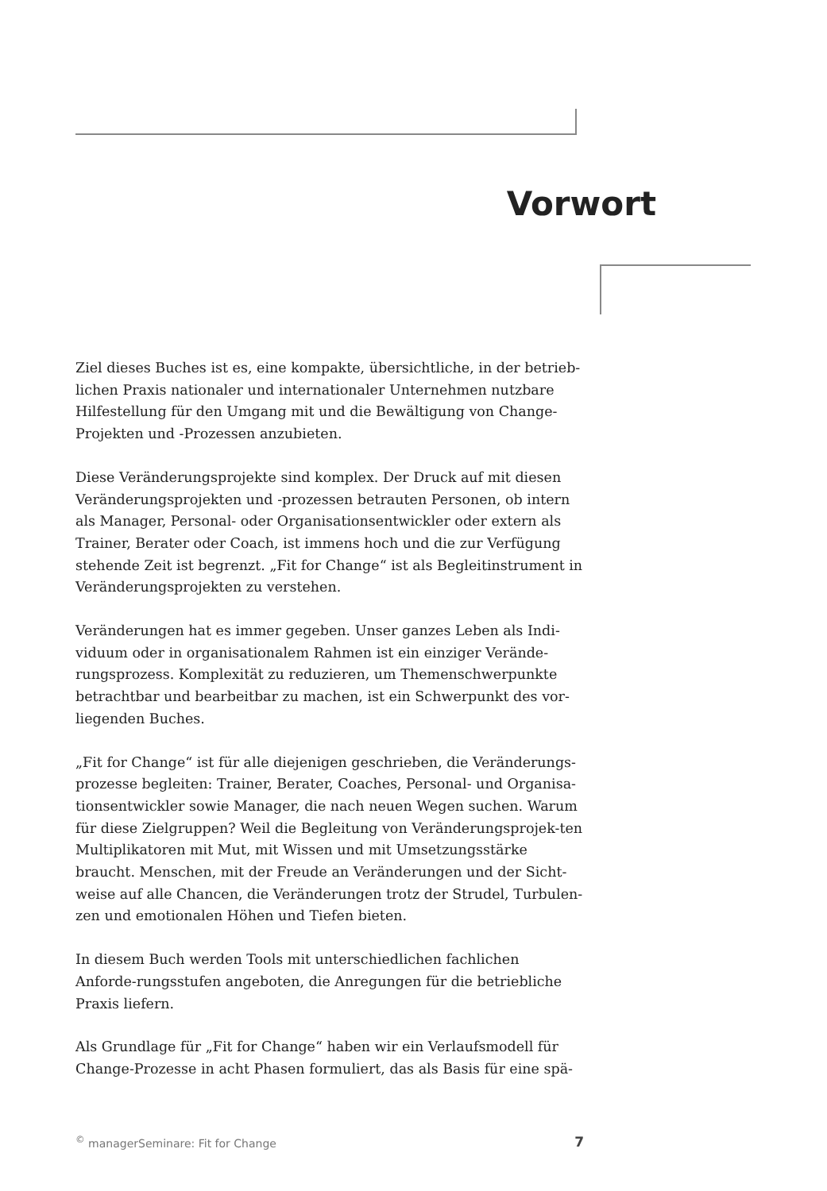Vorwort
Ziel dieses Buches ist es, eine kompakte, übersichtliche, in der betrieb-lichen Praxis nationaler und internationaler Unternehmen nutzbare Hilfestellung für den Umgang mit und die Bewältigung von Change-Projekten und -Prozessen anzubieten.
Diese Veränderungsprojekte sind komplex. Der Druck auf mit diesen Veränderungsprojekten und -prozessen betrauten Personen, ob intern als Manager, Personal- oder Organisationsentwickler oder extern als Trainer, Berater oder Coach, ist immens hoch und die zur Verfügung stehende Zeit ist begrenzt. „Fit for Change“ ist als Begleitinstrument in Veränderungsprojekten zu verstehen.
Veränderungen hat es immer gegeben. Unser ganzes Leben als Indi-viduum oder in organisationalem Rahmen ist ein einziger Verände-rungsprozess. Komplexität zu reduzieren, um Themenschwerpunkte betrachtbar und bearbeitbar zu machen, ist ein Schwerpunkt des vor-liegenden Buches.
„Fit for Change“ ist für alle diejenigen geschrieben, die Veränderungs-prozesse begleiten: Trainer, Berater, Coaches, Personal- und Organisa-tionsentwickler sowie Manager, die nach neuen Wegen suchen. Warum für diese Zielgruppen? Weil die Begleitung von Veränderungsprojek-ten Multiplikatoren mit Mut, mit Wissen und mit Umsetzungsstärke braucht. Menschen, mit der Freude an Veränderungen und der Sicht-weise auf alle Chancen, die Veränderungen trotz der Strudel, Turbulen-zen und emotionalen Höhen und Tiefen bieten.
In diesem Buch werden Tools mit unterschiedlichen fachlichen Anforde-rungsstufen angeboten, die Anregungen für die betriebliche Praxis liefern.
Als Grundlage für „Fit for Change“ haben wir ein Verlaufsmodell für Change-Prozesse in acht Phasen formuliert, das als Basis für eine spä-
<sup>©</sup> managerSeminare: Fit for Change 7